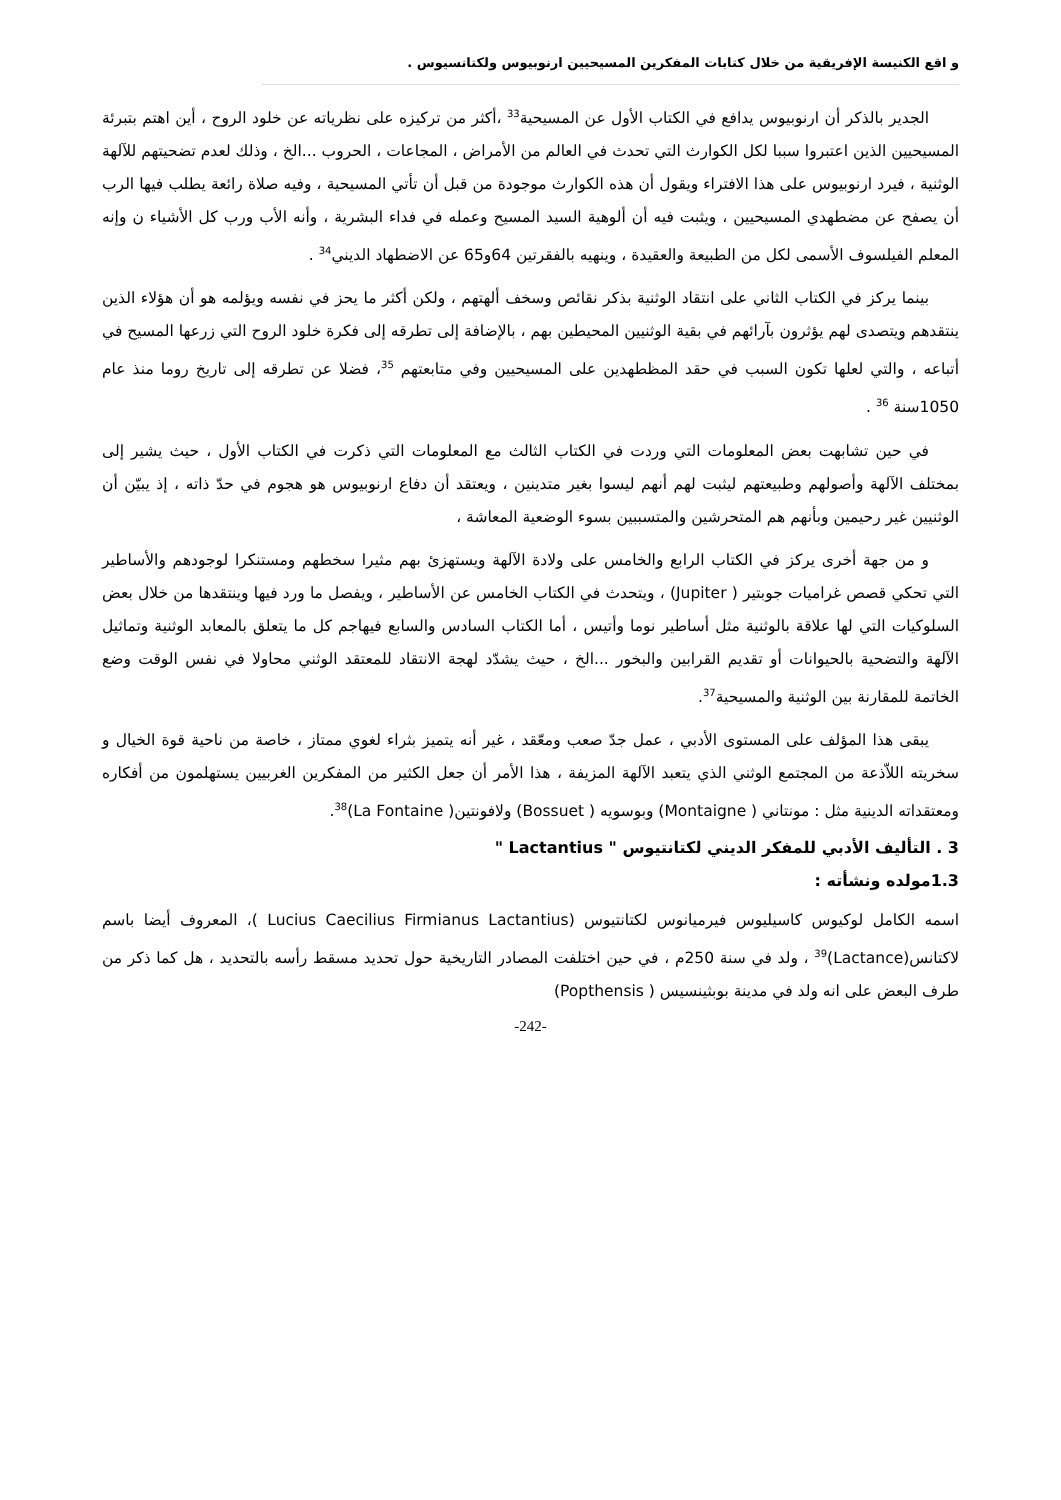و اقع الكنيسة الإفريقية من خلال كتابات المفكرين المسيحيين ارنوبيوس ولكتانسيوس .
الجدير بالذكر أن ارنوبيوس يدافع في الكتاب الأول عن المسيحية<sup>33</sup> ،أكثر من تركيزه على نظرياته عن خلود الروح ، أين اهتم بتبرئة المسيحيين الذين اعتبروا سببا لكل الكوارث التي تحدث في العالم من الأمراض ، المجاعات ، الحروب ...الخ ، وذلك لعدم تضحيتهم للآلهة الوثنية ، فيرد ارنوبيوس على هذا الافتراء ويقول أن هذه الكوارث موجودة من قبل أن تأتي المسيحية ، وفيه صلاة رائعة يطلب فيها الرب أن يصفح عن مضطهدي المسيحيين ، ويثبت فيه أن ألوهية السيد المسيح وعمله في فداء البشرية ، وأنه الأب ورب كل الأشياء ن وإنه المعلم الفيلسوف الأسمى لكل من الطبيعة والعقيدة ، وينهيه بالفقرتين 64و65 عن الاضطهاد الديني<sup>34</sup> .
بينما يركز في الكتاب الثاني على انتقاد الوثنية بذكر نقائص وسخف ألهتهم ، ولكن أكثر ما يحز في نفسه ويؤلمه هو أن هؤلاء الذين ينتقدهم ويتصدى لهم يؤثرون بآرائهم في بقية الوثنيين المحيطين بهم ، بالإضافة إلى تطرقه إلى فكرة خلود الروح التي زرعها المسيح في أتباعه ، والتي لعلها تكون السبب في حقد المظطهدين على المسيحيين وفي متابعتهم <sup>35</sup>، فضلا عن تطرقه إلى تاريخ روما منذ عام 1050سنة <sup>36</sup> .
في حين تشابهت بعض المعلومات التي وردت في الكتاب الثالث مع المعلومات التي ذكرت في الكتاب الأول ، حيث يشير إلى بمختلف الآلهة وأصولهم وطبيعتهم ليثبت لهم أنهم ليسوا بغير متدينين ، ويعتقد أن دفاع ارنوبيوس هو هجوم في حدّ ذاته ، إذ يبيّن أن الوثنيين غير رحيمين وبأنهم هم المتحرشين والمتسببين بسوء الوضعية المعاشة ،
و من جهة أخرى يركز في الكتاب الرابع والخامس على ولادة الآلهة ويستهزئ بهم مثيرا سخطهم ومستنكرا لوجودهم والأساطير التي تحكي قصص غراميات جوبتير ( Jupiter) ، ويتحدث في الكتاب الخامس عن الأساطير ، ويفصل ما ورد فيها وينتقدها من خلال بعض السلوكيات التي لها علاقة بالوثنية مثل أساطير نوما وأتيس ، أما الكتاب السادس والسابع فيهاجم كل ما يتعلق بالمعابد الوثنية وتماثيل الآلهة والتضحية بالحيوانات أو تقديم القرابين والبخور ...الخ ، حيث يشدّد لهجة الانتقاد للمعتقد الوثني محاولا في نفس الوقت وضع الخاتمة للمقارنة بين الوثنية والمسيحية<sup>37</sup>.
يبقى هذا المؤلف على المستوى الأدبي ، عمل جدّ صعب ومعّقد ، غير أنه يتميز بثراء لغوي ممتاز ، خاصة من ناحية قوة الخيال و سخريته اللاّذعة من المجتمع الوثني الذي يتعبد الآلهة المزيفة ، هذا الأمر أن جعل الكثير من المفكرين الغربيين يستهلمون من أفكاره ومعتقداته الدينية مثل : مونتاني ( Montaigne) وبوسويه ( Bossuet) ولافونتين( La Fontaine)<sup>38</sup>.
3 . التأليف الأدبي للمفكر الديني لكتانتيوس " Lactantius "
1.3مولده ونشأته :
اسمه الكامل لوكيوس كاسيليوس فيرميانوس لكتانتيوس (Lucius Caecilius Firmianus Lactantius )، المعروف أيضا باسم لاكتانس(Lactance)<sup>39</sup> ، ولد في سنة 250م ، في حين اختلفت المصادر التاريخية حول تحديد مسقط رأسه بالتحديد ، هل كما ذكر من طرف البعض على انه ولد في مدينة بوبثينسيس ( Popthensis)
-242-